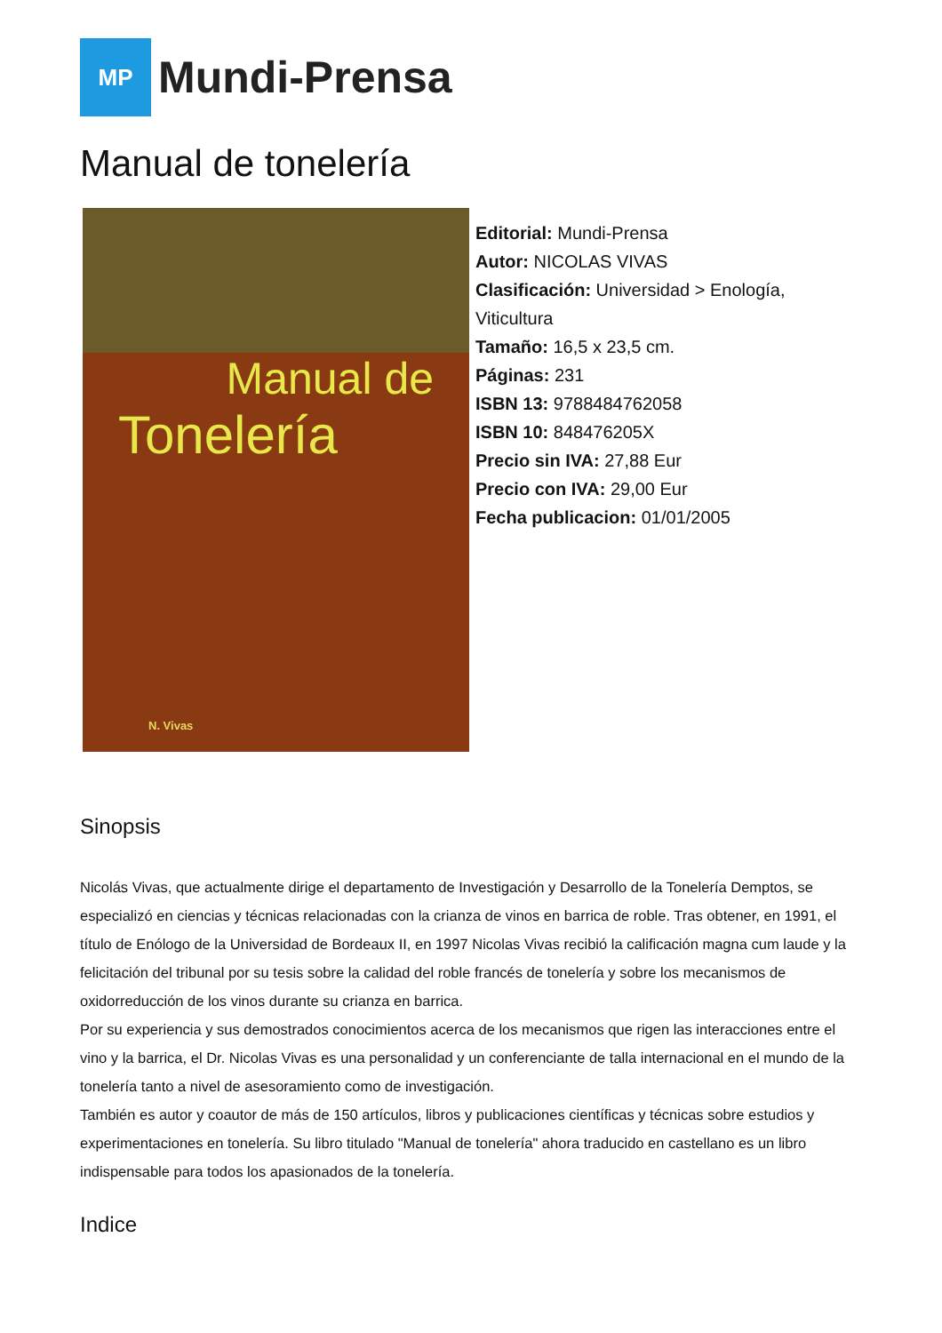MP
Mundi-Prensa
Manual de tonelería
Manual de
Tonelería
N. Vivas
Editorial: Mundi-Prensa
Autor: NICOLAS VIVAS
Clasificación: Universidad > Enología,
Viticultura
Tamaño: 16,5 x 23,5 cm.
Páginas: 231
ISBN 13: 9788484762058
ISBN 10: 848476205X
Precio sin IVA: 27,88 Eur
Precio con IVA: 29,00 Eur
Fecha publicacion: 01/01/2005
Sinopsis
Nicolás Vivas, que actualmente dirige el departamento de Investigación y Desarrollo de la Tonelería Demptos, se especializó en ciencias y técnicas relacionadas con la crianza de vinos en barrica de roble. Tras obtener, en 1991, el título de Enólogo de la Universidad de Bordeaux II, en 1997 Nicolas Vivas recibió la calificación magna cum laude y la felicitación del tribunal por su tesis sobre la calidad del roble francés de tonelería y sobre los mecanismos de oxidorreducción de los vinos durante su crianza en barrica.
Por su experiencia y sus demostrados conocimientos acerca de los mecanismos que rigen las interacciones entre el vino y la barrica, el Dr. Nicolas Vivas es una personalidad y un conferenciante de talla internacional en el mundo de la tonelería tanto a nivel de asesoramiento como de investigación.
También es autor y coautor de más de 150 artículos, libros y publicaciones científicas y técnicas sobre estudios y experimentaciones en tonelería. Su libro titulado "Manual de tonelería" ahora traducido en castellano es un libro indispensable para todos los apasionados de la tonelería.
Indice